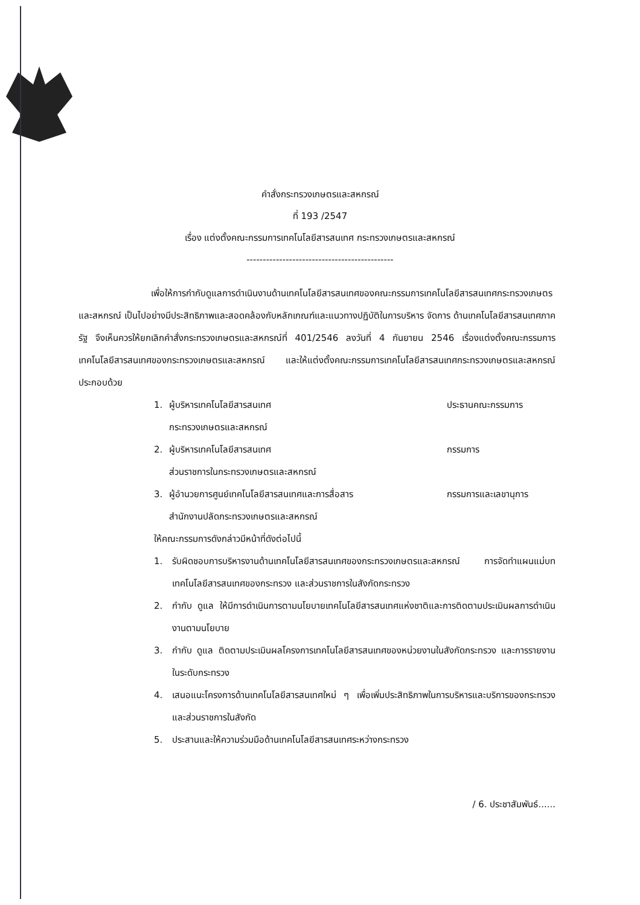คำสั่งกระทรวงเกษตรและสหกรณ์
ที่ 193 /2547
เรื่อง แต่งตั้งคณะกรรมการเทคโนโลยีสารสนเทศ กระทรวงเกษตรและสหกรณ์
---------------------------------------------
เพื่อให้การกำกับดูแลการดำเนินงานด้านเทคโนโลยีสารสนเทศของคณะกรรมการเทคโนโลยีสารสนเทศกระทรวงเกษตรและสหกรณ์ เป็นไปอย่างมีประสิทธิภาพและสอดคล้องกับหลักเกณฑ์และแนวทางปฏิบัติในการบริหาร จัดการ ด้านเทคโนโลยีสารสนเทศภาครัฐ จึงเห็นควรให้ยกเลิกคำสั่งกระทรวงเกษตรและสหกรณ์ที่ 401/2546 ลงวันที่ 4 กันยายน 2546 เรื่องแต่งตั้งคณะกรรมการเทคโนโลยีสารสนเทศของกระทรวงเกษตรและสหกรณ์ และให้แต่งตั้งคณะกรรมการเทคโนโลยีสารสนเทศกระทรวงเกษตรและสหกรณ์ ประกอบด้วย
1. ผู้บริหารเทคโนโลยีสารสนเทศ
กระทรวงเกษตรและสหกรณ์ ประธานคณะกรรมการ
2. ผู้บริหารเทคโนโลยีสารสนเทศ
ส่วนราชการในกระทรวงเกษตรและสหกรณ์ กรรมการ
3. ผู้อำนวยการศูนย์เทคโนโลยีสารสนเทศและการสื่อสาร
สำนักงานปลัดกระทรวงเกษตรและสหกรณ์ กรรมการและเลขานุการ
ให้คณะกรรมการดังกล่าวมีหน้าที่ดังต่อไปนี้
1. รับผิดชอบการบริหารงานด้านเทคโนโลยีสารสนเทศของกระทรวงเกษตรและสหกรณ์ การจัดทำแผนแม่บทเทคโนโลยีสารสนเทศของกระทรวง และส่วนราชการในสังกัดกระทรวง
2. กำกับ ดูแล ให้มีการดำเนินการตามนโยบายเทคโนโลยีสารสนเทศแห่งชาติและการติดตามประเมินผลการดำเนินงานตามนโยบาย
3. กำกับ ดูแล ติดตามประเมินผลโครงการเทคโนโลยีสารสนเทศของหน่วยงานในสังกัดกระทรวง และการรายงานในระดับกระทรวง
4. เสนอแนะโครงการด้านเทคโนโลยีสารสนเทศใหม่ ๆ เพื่อเพิ่มประสิทธิภาพในการบริหารและบริการของกระทรวง และส่วนราชการในสังกัด
5. ประสานและให้ความร่วมมือด้านเทคโนโลยีสารสนเทศระหว่างกระทรวง
/ 6. ประชาสัมพันธ์......